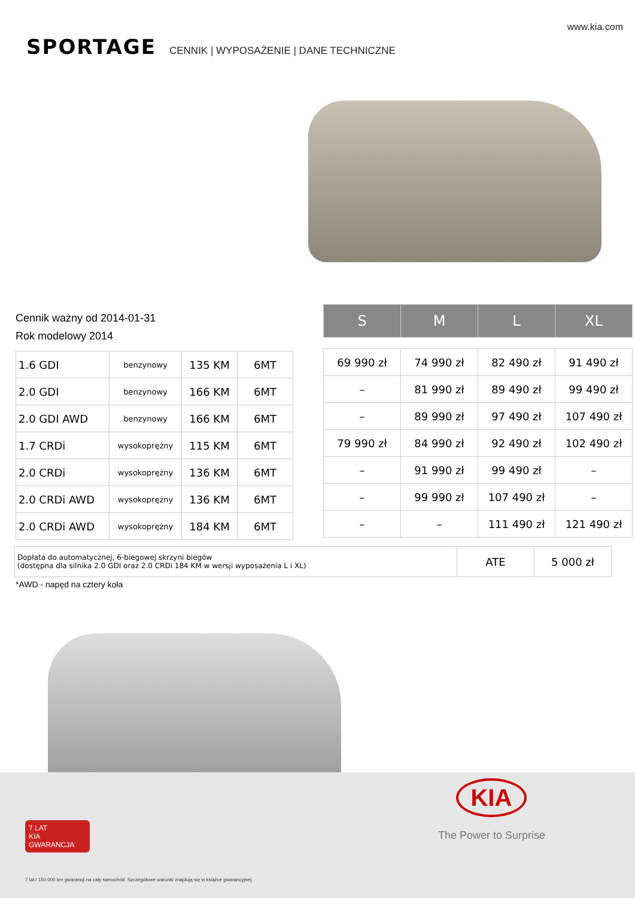www.kia.com
SPORTAGE CENNIK | WYPOSAŻENIE | DANE TECHNICZNE
Cennik ważny od 2014-01-31
Rok modelowy 2014
| 1.6 GDI | benzynowy | 135 KM | 6MT |
| 2.0 GDI | benzynowy | 166 KM | 6MT |
| 2.0 GDI AWD | benzynowy | 166 KM | 6MT |
| 1.7 CRDi | wysokoprężny | 115 KM | 6MT |
| 2.0 CRDi | wysokoprężny | 136 KM | 6MT |
| 2.0 CRDi AWD | wysokoprężny | 136 KM | 6MT |
| 2.0 CRDi AWD | wysokoprężny | 184 KM | 6MT |
| S | M | L | XL |
| --- | --- | --- | --- |
| 69 990 zł | 74 990 zł | 82 490 zł | 91 490 zł |
| – | 81 990 zł | 89 490 zł | 99 490 zł |
| – | 89 990 zł | 97 490 zł | 107 490 zł |
| 79 990 zł | 84 990 zł | 92 490 zł | 102 490 zł |
| – | 91 990 zł | 99 490 zł | – |
| – | 99 990 zł | 107 490 zł | – |
| – | – | 111 490 zł | 121 490 zł |
| Dopłata do automatycznej, 6-biegowej skrzyni biegów (dostępna dla silnika 2.0 GDI oraz 2.0 CRDi 184 KM w wersji wyposażenia L i XL) | ATE | 5 000 zł |
*AWD - napęd na cztery koła
KIA
The Power to Surprise
7 LAT
KIA
GWARANCJA
7 lat / 150 000 km gwarancji na cały samochód. Szczegółowe warunki znajdują się w książce gwarancyjnej.